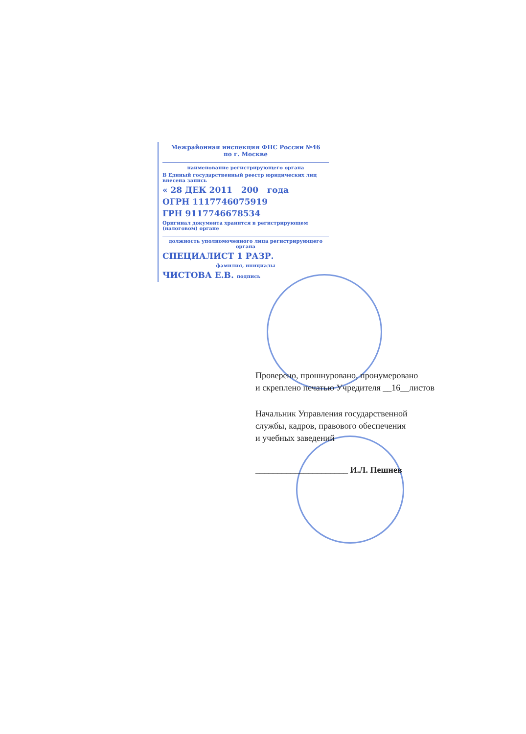Межрайонная инспекция ФНС России №46
по г. Москве
наименование регистрирующего органа
В Единый государственный реестр юридических лиц внесена запись
« 28 ДЕК 2011 200 года
ОГРН 1117746075919
ГРН 9117746678534
Оригинал документа хранится в регистрирующем (налоговом) органе
должность уполномоченного лица регистрирующего органа
СПЕЦИАЛИСТ 1 РАЗР.
фамилия, инициалы
ЧИСТОВА Е.В. подпись
Проверено, прошнуровано, пронумеровано
и скреплено печатью Учредителя __16__листов
Начальник Управления государственной
службы, кадров, правового обеспечения
и учебных заведений
_____________________ И.Л. Пешнев